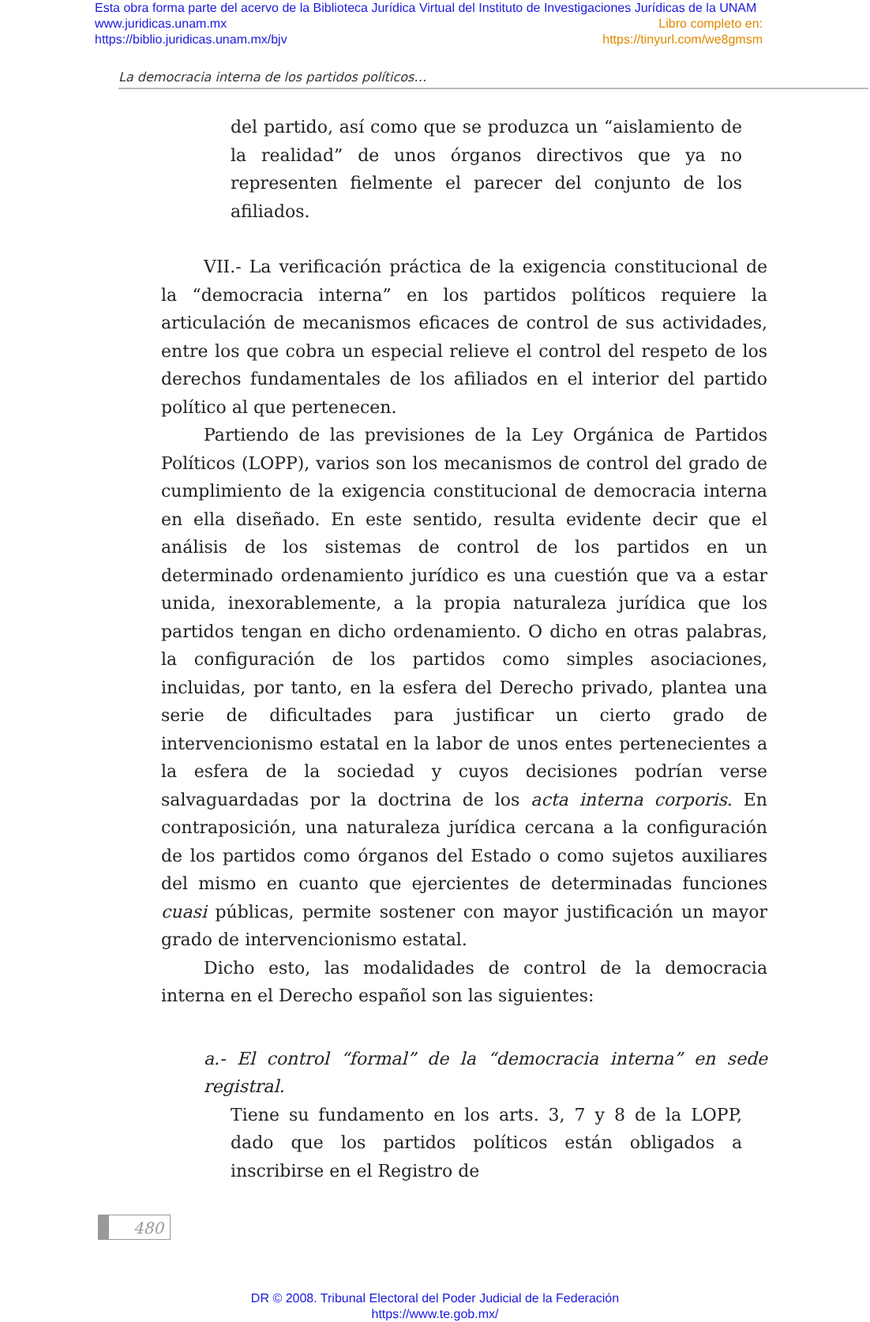Esta obra forma parte del acervo de la Biblioteca Jurídica Virtual del Instituto de Investigaciones Jurídicas de la UNAM
www.juridicas.unam.mx Libro completo en:
https://biblio.juridicas.unam.mx/bjv https://tinyurl.com/we8gmsm
La democracia interna de los partidos políticos…
del partido, así como que se produzca un “aislamiento de la realidad” de unos órganos directivos que ya no representen fielmente el parecer del conjunto de los afiliados.
VII.- La verificación práctica de la exigencia constitucional de la “democracia interna” en los partidos políticos requiere la articulación de mecanismos eficaces de control de sus actividades, entre los que cobra un especial relieve el control del respeto de los derechos fundamentales de los afiliados en el interior del partido político al que pertenecen.
Partiendo de las previsiones de la Ley Orgánica de Partidos Políticos (LOPP), varios son los mecanismos de control del grado de cumplimiento de la exigencia constitucional de democracia interna en ella diseñado. En este sentido, resulta evidente decir que el análisis de los sistemas de control de los partidos en un determinado ordenamiento jurídico es una cuestión que va a estar unida, inexorablemente, a la propia naturaleza jurídica que los partidos tengan en dicho ordenamiento. O dicho en otras palabras, la configuración de los partidos como simples asociaciones, incluidas, por tanto, en la esfera del Derecho privado, plantea una serie de dificultades para justificar un cierto grado de intervencionismo estatal en la labor de unos entes pertenecientes a la esfera de la sociedad y cuyos decisiones podrían verse salvaguardadas por la doctrina de los acta interna corporis. En contraposición, una naturaleza jurídica cercana a la configuración de los partidos como órganos del Estado o como sujetos auxiliares del mismo en cuanto que ejercientes de determinadas funciones cuasi públicas, permite sostener con mayor justificación un mayor grado de intervencionismo estatal.
Dicho esto, las modalidades de control de la democracia interna en el Derecho español son las siguientes:
a.- El control “formal” de la “democracia interna” en sede registral.
Tiene su fundamento en los arts. 3, 7 y 8 de la LOPP, dado que los partidos políticos están obligados a inscribirse en el Registro de
480
DR © 2008. Tribunal Electoral del Poder Judicial de la Federación
https://www.te.gob.mx/